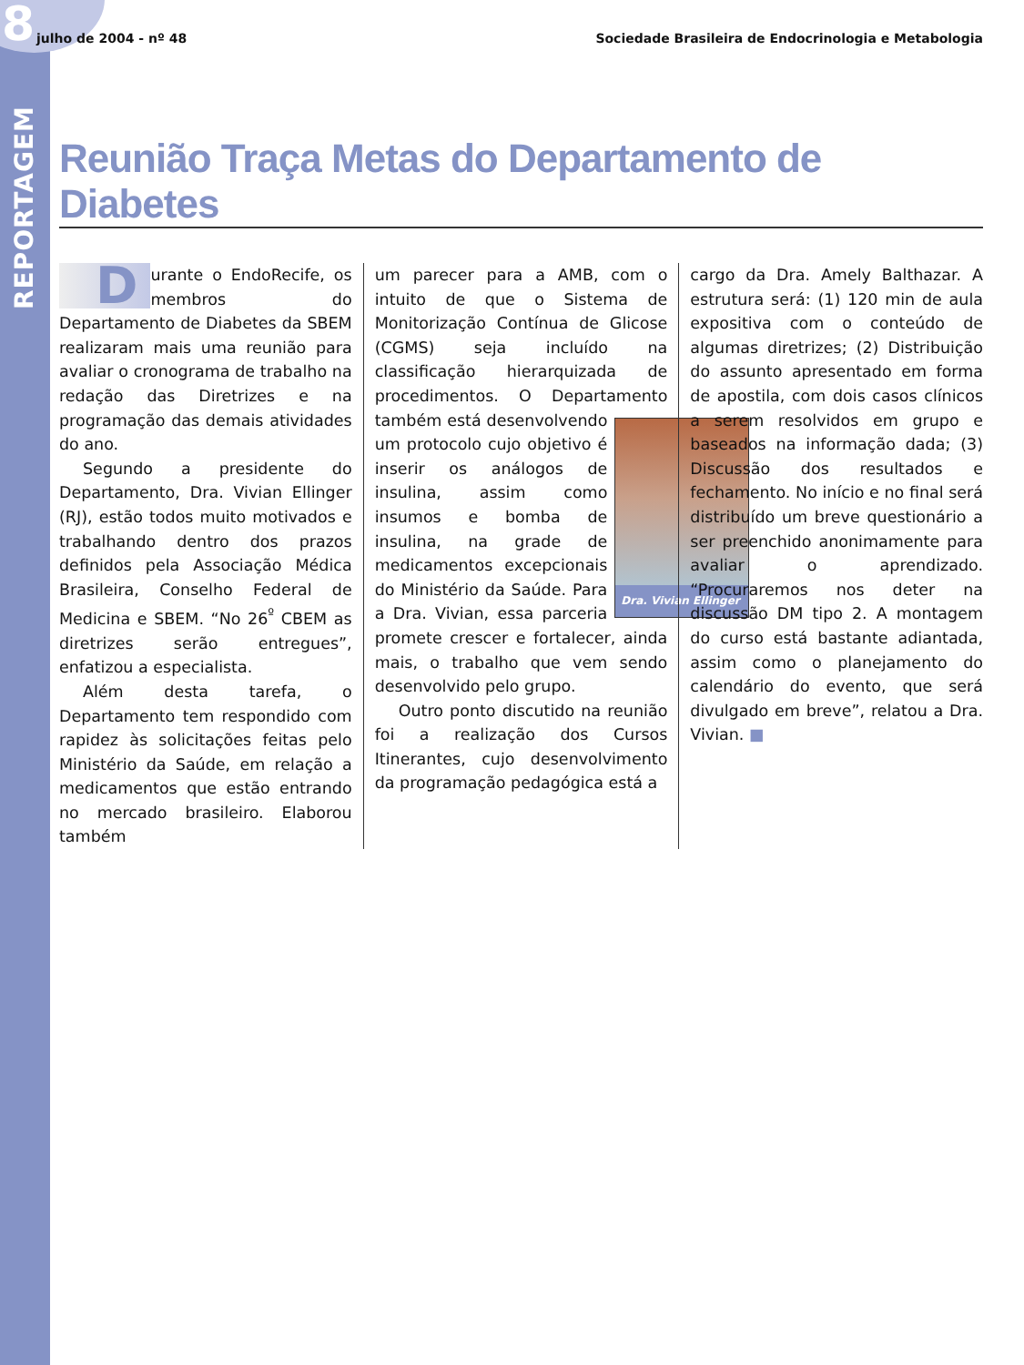8
julho de 2004 - nº 48 Sociedade Brasileira de Endocrinologia e Metabologia
REPORTAGEM
Reunião Traça Metas do Departamento de Diabetes
Durante o EndoRecife, os membros do Departamento de Diabetes da SBEM realizaram mais uma reunião para avaliar o cronograma de trabalho na redação das Diretrizes e na programação das demais atividades do ano.
Segundo a presidente do Departamento, Dra. Vivian Ellinger (RJ), estão todos muito motivados e trabalhando dentro dos prazos definidos pela Associação Médica Brasileira, Conselho Federal de Medicina e SBEM. “No 26<sup>º</sup> CBEM as diretrizes serão entregues”, enfatizou a especialista.
Além desta tarefa, o Departamento tem respondido com rapidez às solicitações feitas pelo Ministério da Saúde, em relação a medicamentos que estão entrando no mercado brasileiro. Elaborou também
um parecer para a AMB, com o intuito de que o Sistema de Monitorização Contínua de Glicose (CGMS) seja incluído na classificação hierarquizada de procedimentos. O Departamento também está
Dra. Vivian Ellinger
desenvolvendo um protocolo cujo objetivo é inserir os análogos de insulina, assim como insumos e bomba de insulina, na grade de medicamentos excepcionais do Ministério da Saúde. Para a Dra. Vivian, essa parceria promete crescer e fortalecer, ainda mais, o trabalho que vem sendo desenvolvido pelo grupo.
Outro ponto discutido na reunião foi a realização dos Cursos Itinerantes, cujo desenvolvimento da programação pedagógica está a
cargo da Dra. Amely Balthazar. A estrutura será: (1) 120 min de aula expositiva com o conteúdo de algumas diretrizes; (2) Distribuição do assunto apresentado em forma de apostila, com dois casos clínicos a serem resolvidos em grupo e baseados na informação dada; (3) Discussão dos resultados e fechamento. No início e no final será distribuído um breve questionário a ser preenchido anonimamente para avaliar o aprendizado. “Procuraremos nos deter na discussão DM tipo 2. A montagem do curso está bastante adiantada, assim como o planejamento do calendário do evento, que será divulgado em breve”, relatou a Dra. Vivian. ■